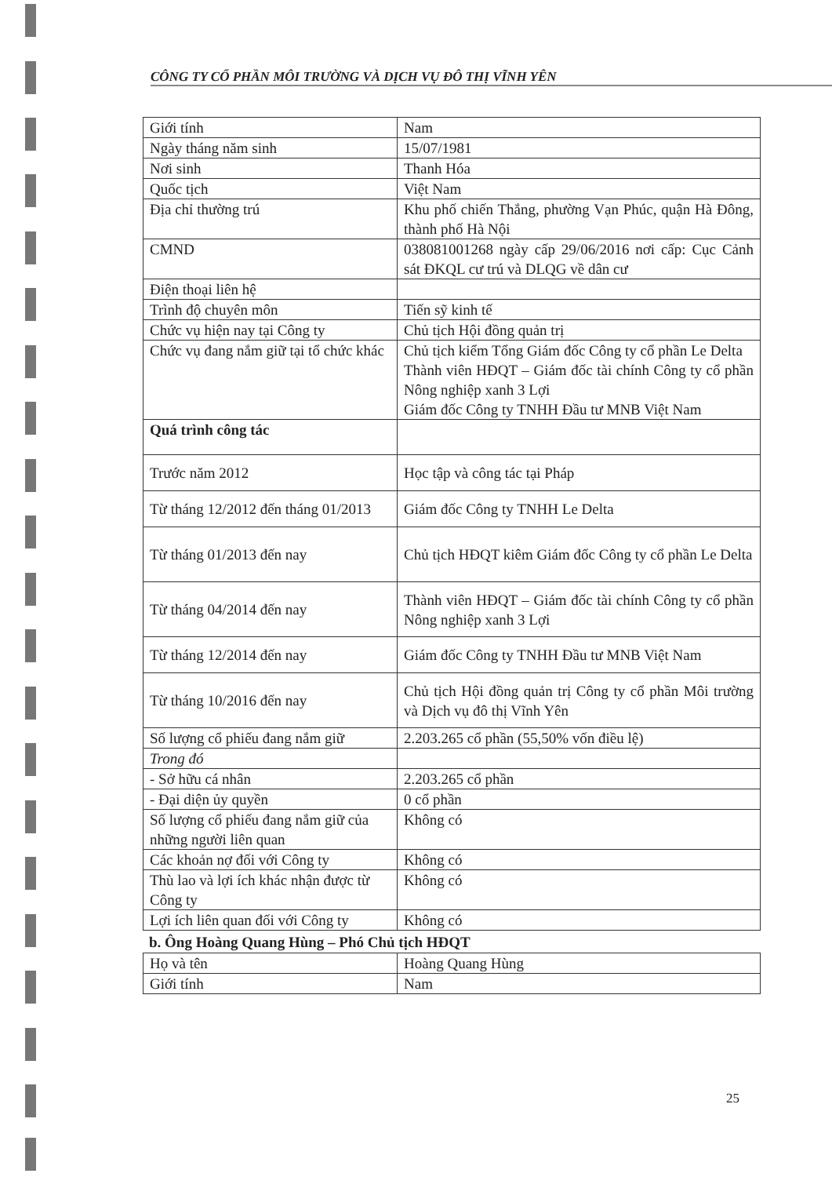CÔNG TY CỔ PHẦN MÔI TRƯỜNG VÀ DỊCH VỤ ĐÔ THỊ VĨNH YÊN
| Giới tính | Nam |
| Ngày tháng năm sinh | 15/07/1981 |
| Nơi sinh | Thanh Hóa |
| Quốc tịch | Việt Nam |
| Địa chỉ thường trú | Khu phố chiến Thắng, phường Vạn Phúc, quận Hà Đông, thành phố Hà Nội |
| CMND | 038081001268 ngày cấp 29/06/2016 nơi cấp: Cục Cảnh sát ĐKQL cư trú và DLQG về dân cư |
| Điện thoại liên hệ | |
| Trình độ chuyên môn | Tiến sỹ kinh tế |
| Chức vụ hiện nay tại Công ty | Chủ tịch Hội đồng quản trị |
| Chức vụ đang nắm giữ tại tổ chức khác | Chủ tịch kiểm Tổng Giám đốc Công ty cổ phần Le Delta Thành viên HĐQT – Giám đốc tài chính Công ty cổ phần Nông nghiệp xanh 3 Lợi Giám đốc Công ty TNHH Đầu tư MNB Việt Nam |
| Quá trình công tác | |
| Trước năm 2012 | Học tập và công tác tại Pháp |
| Từ tháng 12/2012 đến tháng 01/2013 | Giám đốc Công ty TNHH Le Delta |
| Từ tháng 01/2013 đến nay | Chủ tịch HĐQT kiêm Giám đốc Công ty cổ phần Le Delta |
| Từ tháng 04/2014 đến nay | Thành viên HĐQT – Giám đốc tài chính Công ty cổ phần Nông nghiệp xanh 3 Lợi |
| Từ tháng 12/2014 đến nay | Giám đốc Công ty TNHH Đầu tư MNB Việt Nam |
| Từ tháng 10/2016 đến nay | Chủ tịch Hội đồng quản trị Công ty cổ phần Môi trường và Dịch vụ đô thị Vĩnh Yên |
| Số lượng cổ phiếu đang nắm giữ | 2.203.265 cổ phần (55,50% vốn điều lệ) |
| Trong đó | |
| - Sở hữu cá nhân | 2.203.265 cổ phần |
| - Đại diện ủy quyền | 0 cổ phần |
| Số lượng cổ phiếu đang nắm giữ của những người liên quan | Không có |
| Các khoản nợ đối với Công ty | Không có |
| Thù lao và lợi ích khác nhận được từ Công ty | Không có |
| Lợi ích liên quan đối với Công ty | Không có |
b. Ông Hoàng Quang Hùng – Phó Chủ tịch HĐQT
| Họ và tên | Hoàng Quang Hùng |
| Giới tính | Nam |
25